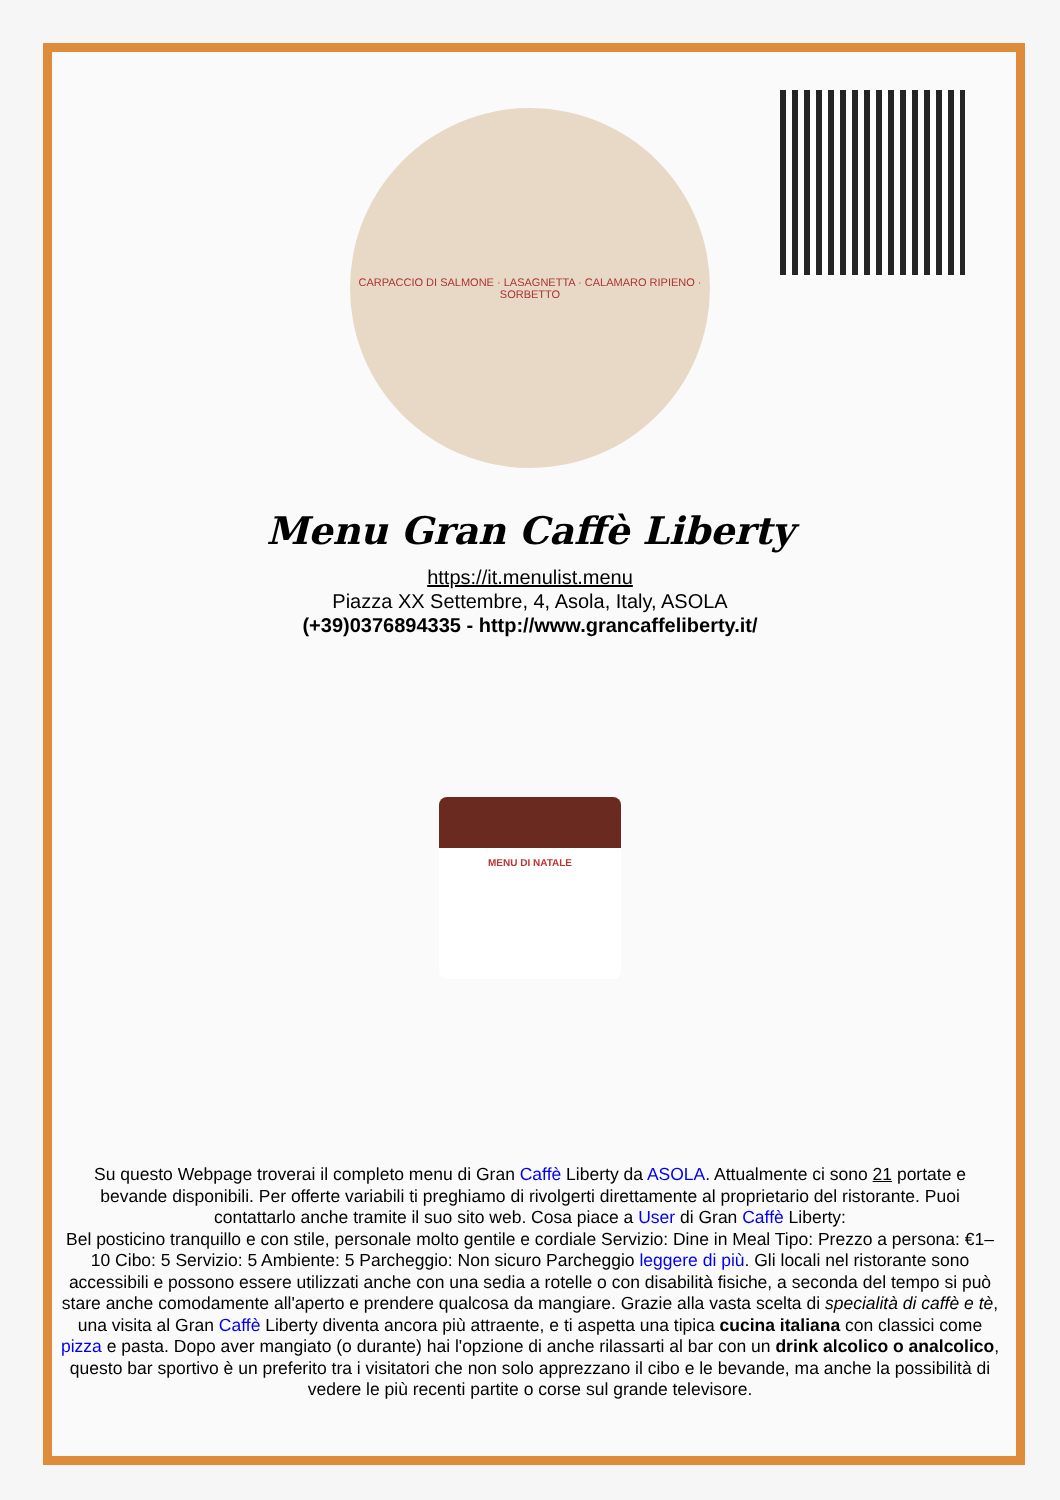CARPACCIO DI SALMONE · LASAGNETTA · CALAMARO RIPIENO · SORBETTO
Menu Gran Caffè Liberty
https://it.menulist.menu
Piazza XX Settembre, 4, Asola, Italy, ASOLA
(+39)0376894335 - http://www.grancaffeliberty.it/
MENU DI NATALE
Su questo Webpage troverai il completo menu di Gran Caffè Liberty da ASOLA. Attualmente ci sono 21 portate e bevande disponibili. Per offerte variabili ti preghiamo di rivolgerti direttamente al proprietario del ristorante. Puoi contattarlo anche tramite il suo sito web. Cosa piace a User di Gran Caffè Liberty:
Bel posticino tranquillo e con stile, personale molto gentile e cordiale Servizio: Dine in Meal Tipo: Prezzo a persona: €1–10 Cibo: 5 Servizio: 5 Ambiente: 5 Parcheggio: Non sicuro Parcheggio leggere di più. Gli locali nel ristorante sono accessibili e possono essere utilizzati anche con una sedia a rotelle o con disabilità fisiche, a seconda del tempo si può stare anche comodamente all'aperto e prendere qualcosa da mangiare. Grazie alla vasta scelta di specialità di caffè e tè, una visita al Gran Caffè Liberty diventa ancora più attraente, e ti aspetta una tipica cucina italiana con classici come pizza e pasta. Dopo aver mangiato (o durante) hai l'opzione di anche rilassarti al bar con un drink alcolico o analcolico, questo bar sportivo è un preferito tra i visitatori che non solo apprezzano il cibo e le bevande, ma anche la possibilità di vedere le più recenti partite o corse sul grande televisore.